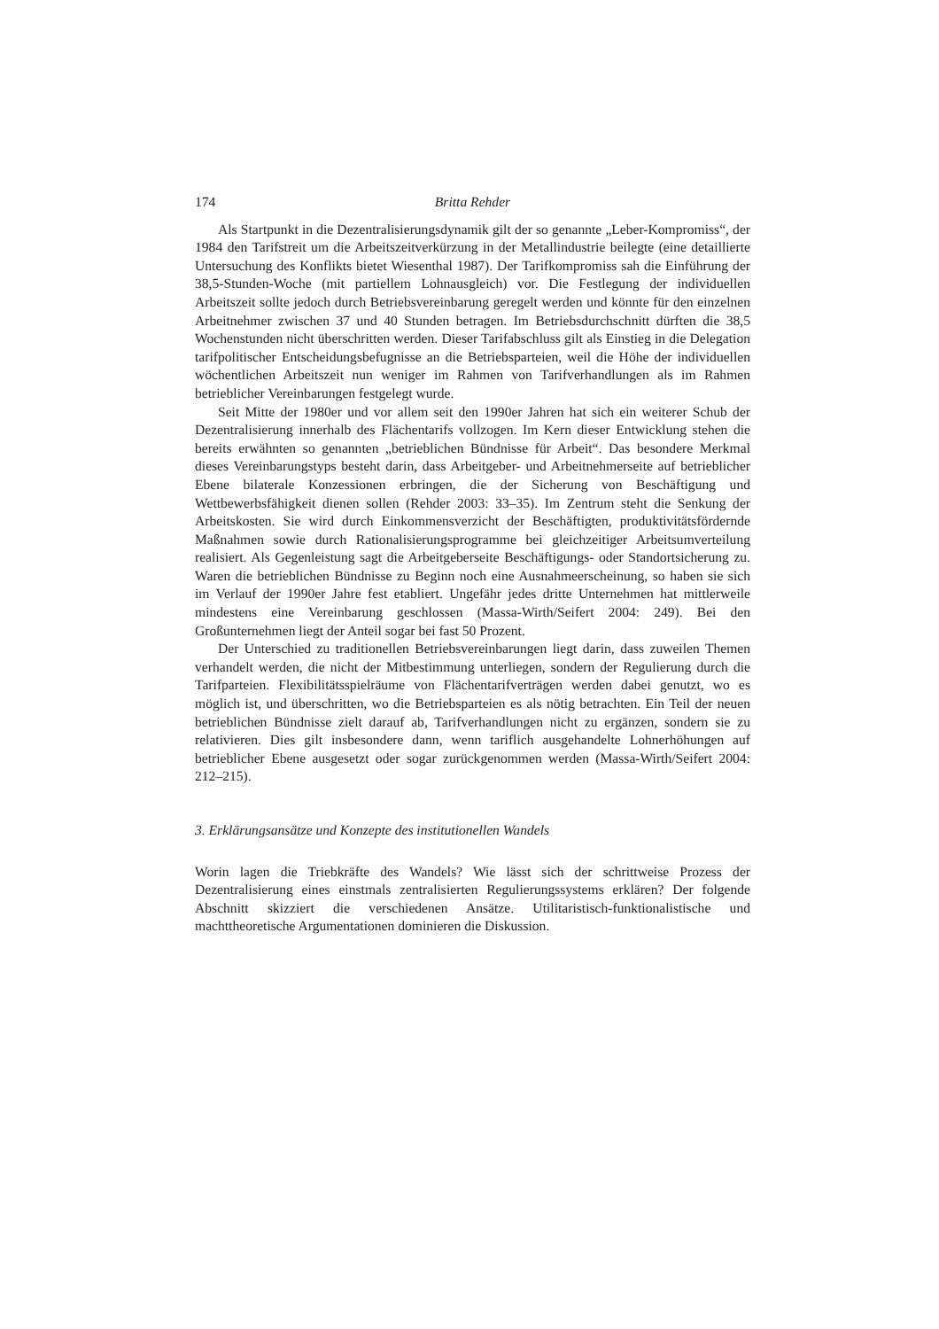174 Britta Rehder
Als Startpunkt in die Dezentralisierungsdynamik gilt der so genannte „Leber-Kompromiss“, der 1984 den Tarifstreit um die Arbeitszeitverkürzung in der Metallindustrie beilegte (eine detaillierte Untersuchung des Konflikts bietet Wiesenthal 1987). Der Tarifkompromiss sah die Einführung der 38,5-Stunden-Woche (mit partiellem Lohnausgleich) vor. Die Festlegung der individuellen Arbeitszeit sollte jedoch durch Betriebsvereinbarung geregelt werden und könnte für den einzelnen Arbeitnehmer zwischen 37 und 40 Stunden betragen. Im Betriebsdurchschnitt dürften die 38,5 Wochenstunden nicht überschritten werden. Dieser Tarifabschluss gilt als Einstieg in die Delegation tarifpolitischer Entscheidungsbefugnisse an die Betriebsparteien, weil die Höhe der individuellen wöchentlichen Arbeitszeit nun weniger im Rahmen von Tarifverhandlungen als im Rahmen betrieblicher Vereinbarungen festgelegt wurde.
Seit Mitte der 1980er und vor allem seit den 1990er Jahren hat sich ein weiterer Schub der Dezentralisierung innerhalb des Flächentarifs vollzogen. Im Kern dieser Entwicklung stehen die bereits erwähnten so genannten „betrieblichen Bündnisse für Arbeit“. Das besondere Merkmal dieses Vereinbarungstyps besteht darin, dass Arbeitgeber- und Arbeitnehmerseite auf betrieblicher Ebene bilaterale Konzessionen erbringen, die der Sicherung von Beschäftigung und Wettbewerbsfähigkeit dienen sollen (Rehder 2003: 33–35). Im Zentrum steht die Senkung der Arbeitskosten. Sie wird durch Einkommensverzicht der Beschäftigten, produktivitätsfördernde Maßnahmen sowie durch Rationalisierungsprogramme bei gleichzeitiger Arbeitsumverteilung realisiert. Als Gegenleistung sagt die Arbeitgeberseite Beschäftigungs- oder Standortsicherung zu. Waren die betrieblichen Bündnisse zu Beginn noch eine Ausnahmeerscheinung, so haben sie sich im Verlauf der 1990er Jahre fest etabliert. Ungefähr jedes dritte Unternehmen hat mittlerweile mindestens eine Vereinbarung geschlossen (Massa-Wirth/Seifert 2004: 249). Bei den Großunternehmen liegt der Anteil sogar bei fast 50 Prozent.
Der Unterschied zu traditionellen Betriebsvereinbarungen liegt darin, dass zuweilen Themen verhandelt werden, die nicht der Mitbestimmung unterliegen, sondern der Regulierung durch die Tarifparteien. Flexibilitätsspielräume von Flächentarifverträgen werden dabei genutzt, wo es möglich ist, und überschritten, wo die Betriebsparteien es als nötig betrachten. Ein Teil der neuen betrieblichen Bündnisse zielt darauf ab, Tarifverhandlungen nicht zu ergänzen, sondern sie zu relativieren. Dies gilt insbesondere dann, wenn tariflich ausgehandelte Lohnerhöhungen auf betrieblicher Ebene ausgesetzt oder sogar zurückgenommen werden (Massa-Wirth/Seifert 2004: 212–215).
3. Erklärungsansätze und Konzepte des institutionellen Wandels
Worin lagen die Triebkräfte des Wandels? Wie lässt sich der schrittweise Prozess der Dezentralisierung eines einstmals zentralisierten Regulierungssystems erklären? Der folgende Abschnitt skizziert die verschiedenen Ansätze. Utilitaristisch-funktionalistische und machttheoretische Argumentationen dominieren die Diskussion.